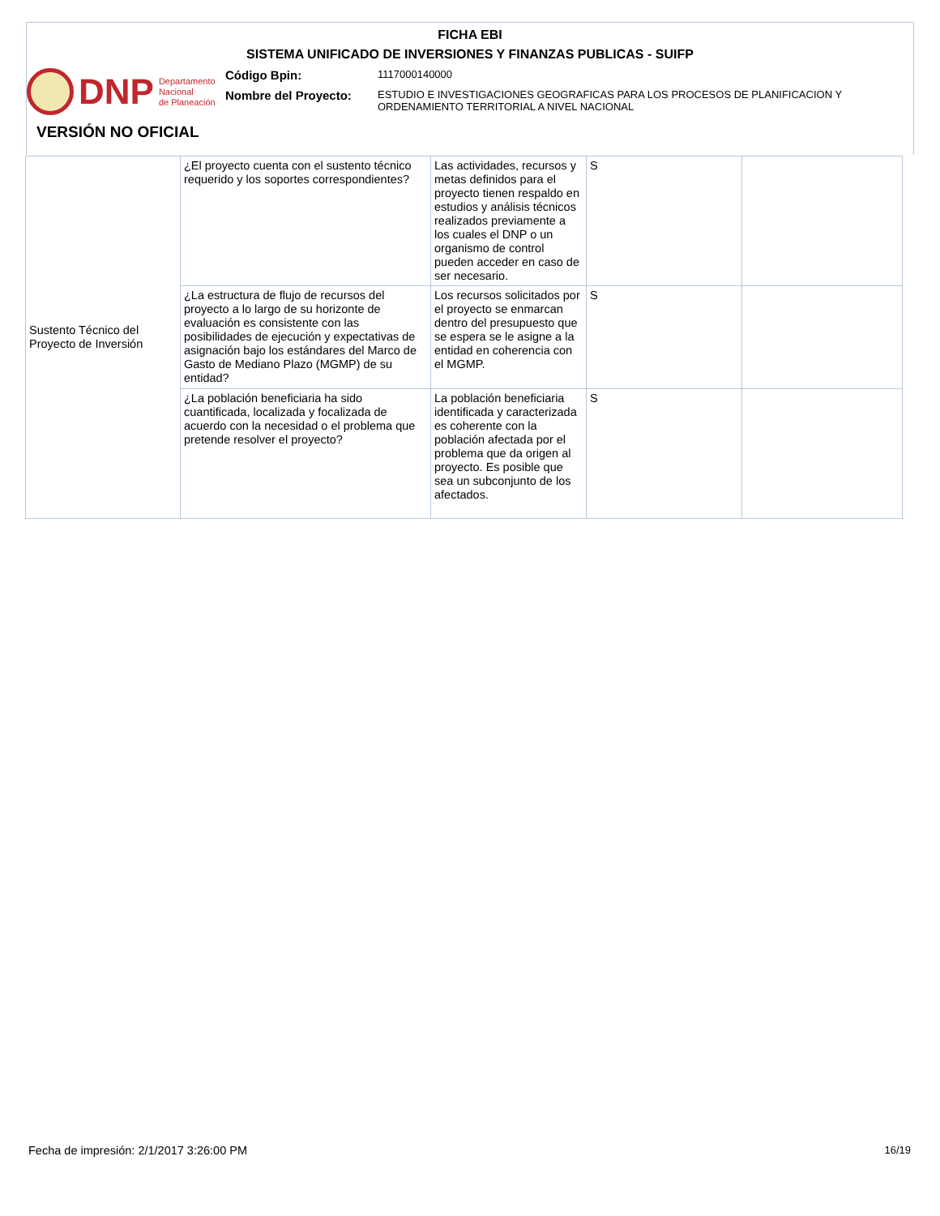FICHA EBI
SISTEMA UNIFICADO DE INVERSIONES Y FINANZAS PUBLICAS - SUIFP
DNP Departamento
Nacional
de Planeación
Código Bpin:
1117000140000
Nombre del Proyecto:
ESTUDIO E INVESTIGACIONES GEOGRAFICAS PARA LOS PROCESOS DE PLANIFICACION Y
ORDENAMIENTO TERRITORIAL A NIVEL NACIONAL
VERSIÓN NO OFICIAL
| Sustento Técnico del Proyecto de Inversión | ¿El proyecto cuenta con el sustento técnico requerido y los soportes correspondientes? | Las actividades, recursos y metas definidos para el proyecto tienen respaldo en estudios y análisis técnicos realizados previamente a los cuales el DNP o un organismo de control pueden acceder en caso de ser necesario. | S | |
| | ¿La estructura de flujo de recursos del proyecto a lo largo de su horizonte de evaluación es consistente con las posibilidades de ejecución y expectativas de asignación bajo los estándares del Marco de Gasto de Mediano Plazo (MGMP) de su entidad? | Los recursos solicitados por el proyecto se enmarcan dentro del presupuesto que se espera se le asigne a la entidad en coherencia con el MGMP. | S | |
| | ¿La población beneficiaria ha sido cuantificada, localizada y focalizada de acuerdo con la necesidad o el problema que pretende resolver el proyecto? | La población beneficiaria identificada y caracterizada es coherente con la población afectada por el problema que da origen al proyecto. Es posible que sea un subconjunto de los afectados. | S | |
Fecha de impresión: 2/1/2017 3:26:00 PM
16/19